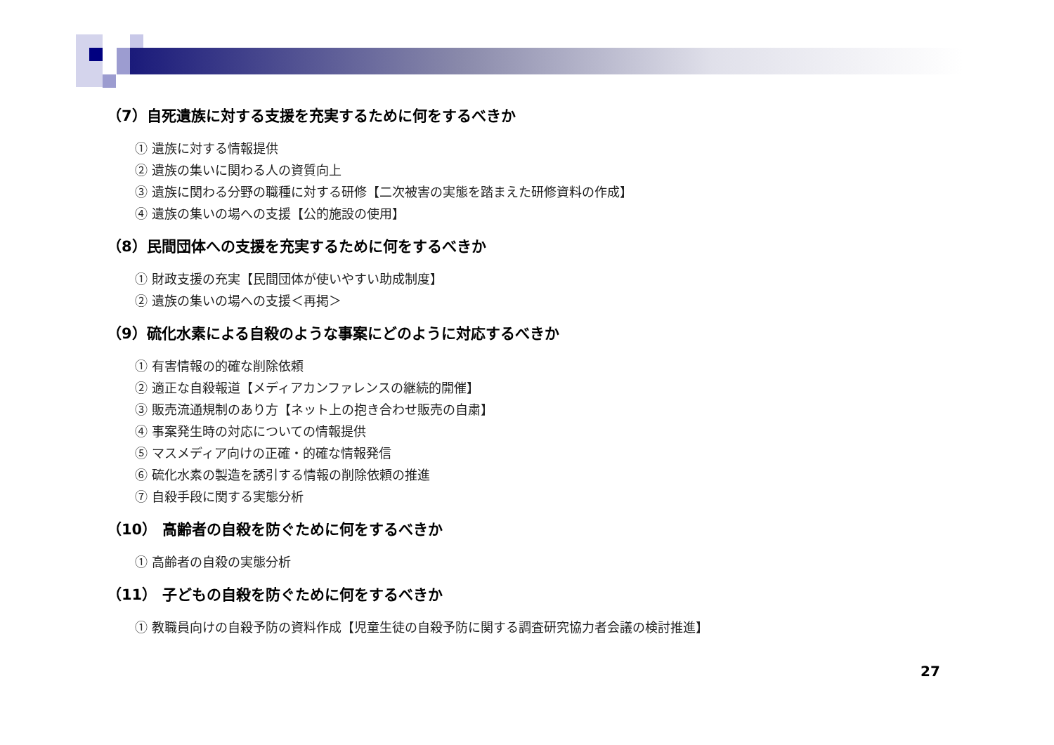（7）自死遺族に対する支援を充実するために何をするべきか
① 遺族に対する情報提供
② 遺族の集いに関わる人の資質向上
③ 遺族に関わる分野の職種に対する研修【二次被害の実態を踏まえた研修資料の作成】
④ 遺族の集いの場への支援【公的施設の使用】
（8）民間団体への支援を充実するために何をするべきか
① 財政支援の充実【民間団体が使いやすい助成制度】
② 遺族の集いの場への支援＜再掲＞
（9）硫化水素による自殺のような事案にどのように対応するべきか
① 有害情報の的確な削除依頼
② 適正な自殺報道【メディアカンファレンスの継続的開催】
③ 販売流通規制のあり方【ネット上の抱き合わせ販売の自粛】
④ 事案発生時の対応についての情報提供
⑤ マスメディア向けの正確・的確な情報発信
⑥ 硫化水素の製造を誘引する情報の削除依頼の推進
⑦ 自殺手段に関する実態分析
（10） 高齢者の自殺を防ぐために何をするべきか
① 高齢者の自殺の実態分析
（11） 子どもの自殺を防ぐために何をするべきか
① 教職員向けの自殺予防の資料作成【児童生徒の自殺予防に関する調査研究協力者会議の検討推進】
27